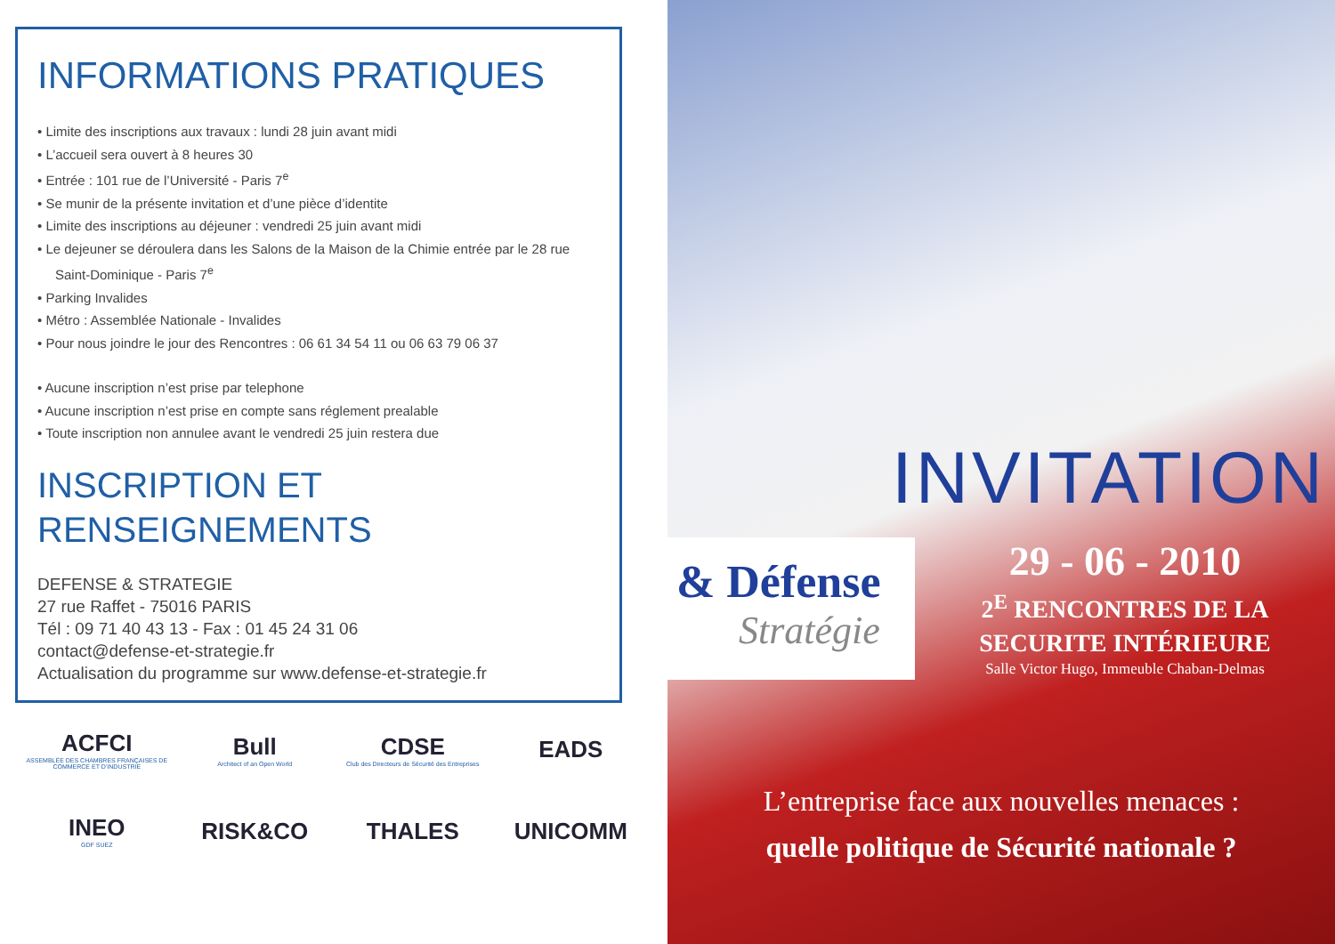INFORMATIONS PRATIQUES
• Limite des inscriptions aux travaux : lundi 28 juin avant midi
• L’accueil sera ouvert à 8 heures 30
• Entrée : 101 rue de l’Université - Paris 7<sup>e</sup>
• Se munir de la présente invitation et d’une pièce d’identite
• Limite des inscriptions au déjeuner : vendredi 25 juin avant midi
• Le dejeuner se déroulera dans les Salons de la Maison de la Chimie entrée par le 28 rue Saint-Dominique - Paris 7<sup>e</sup>
• Parking Invalides
• Métro : Assemblée Nationale - Invalides
• Pour nous joindre le jour des Rencontres : 06 61 34 54 11 ou 06 63 79 06 37
• Aucune inscription n’est prise par telephone
• Aucune inscription n’est prise en compte sans réglement prealable
• Toute inscription non annulee avant le vendredi 25 juin restera due
INSCRIPTION ET
RENSEIGNEMENTS
DEFENSE & STRATEGIE
27 rue Raffet - 75016 PARIS
Tél : 09 71 40 43 13 - Fax : 01 45 24 31 06
contact@defense-et-strategie.fr
Actualisation du programme sur www.defense-et-strategie.fr
ACFCI
ASSEMBLÉE DES CHAMBRES FRANÇAISES DE COMMERCE ET D’INDUSTRIE
Bull
Architect of an Open World
CDSE
Club des Directeurs de Sécurité des Entreprises
EADS
INEO
GDF SUEZ
RISK&CO
THALES
UNICOMM
INVITATION
& Défense
Stratégie
29 - 06 - 2010
2<sup>E</sup> RENCONTRES DE LA
SECURITE INTÉRIEURE
Salle Victor Hugo, Immeuble Chaban-Delmas
L’entreprise face aux nouvelles menaces :
quelle politique de Sécurité nationale ?